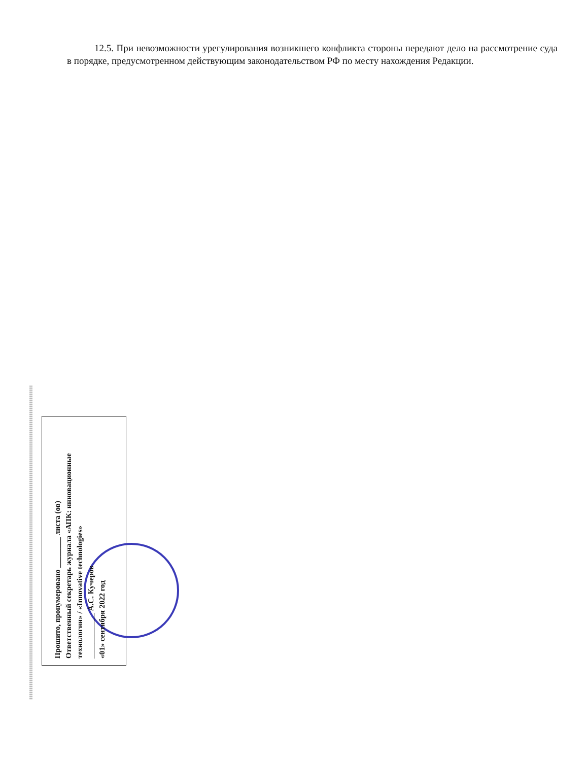12.5. При невозможности урегулирования возникшего конфликта стороны передают дело на рассмотрение суда в порядке, предусмотренном действующим законодательством РФ по месту нахождения Редакции.
Прошито, пронумеровано ________ листа (ов)
Ответственный секретарь журнала «АПК: инновационные технологии» / «Innovative technologies»
____________ А.С. Кучеров
«01» сентября 2022 год